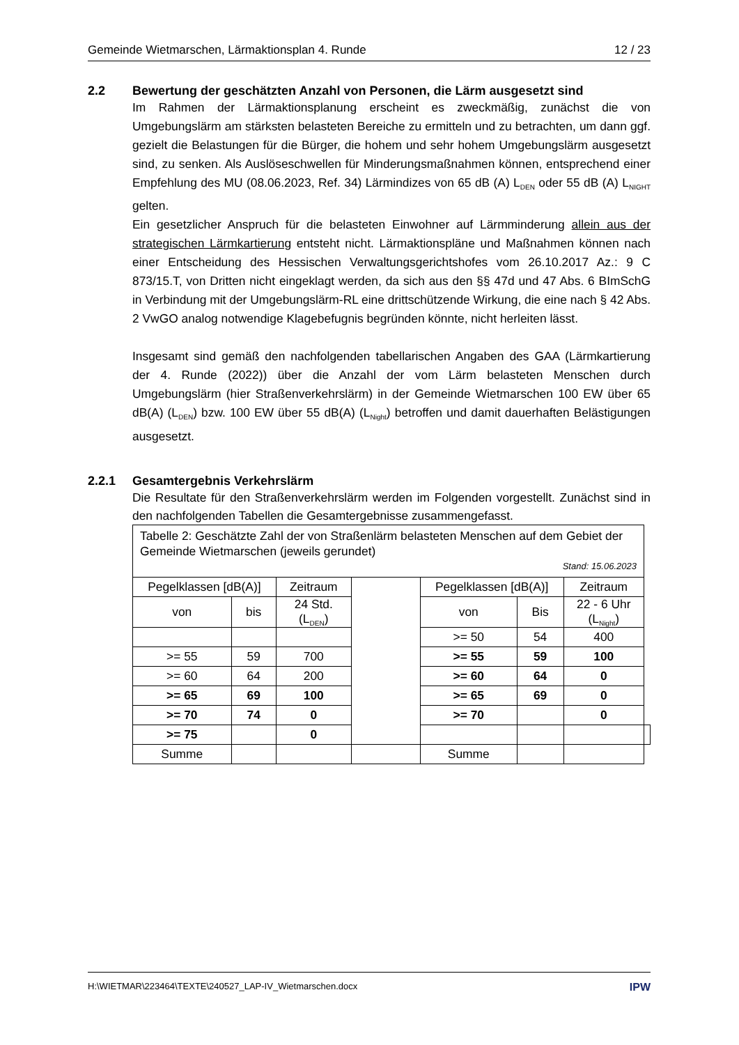Gemeinde Wietmarschen, Lärmaktionsplan 4. Runde 12 / 23
2.2 Bewertung der geschätzten Anzahl von Personen, die Lärm ausgesetzt sind
Im Rahmen der Lärmaktionsplanung erscheint es zweckmäßig, zunächst die von Umgebungslärm am stärksten belasteten Bereiche zu ermitteln und zu betrachten, um dann ggf. gezielt die Belastungen für die Bürger, die hohem und sehr hohem Umgebungslärm ausgesetzt sind, zu senken. Als Auslöseschwellen für Minderungsmaßnahmen können, entsprechend einer Empfehlung des MU (08.06.2023, Ref. 34) Lärmindizes von 65 dB (A) L<sub>DEN</sub> oder 55 dB (A) L<sub>NIGHT</sub> gelten.
Ein gesetzlicher Anspruch für die belasteten Einwohner auf Lärmminderung allein aus der strategischen Lärmkartierung entsteht nicht. Lärmaktionspläne und Maßnahmen können nach einer Entscheidung des Hessischen Verwaltungsgerichtshofes vom 26.10.2017 Az.: 9 C 873/15.T, von Dritten nicht eingeklagt werden, da sich aus den §§ 47d und 47 Abs. 6 BImSchG in Verbindung mit der Umgebungslärm-RL eine drittschützende Wirkung, die eine nach § 42 Abs. 2 VwGO analog notwendige Klagebefugnis begründen könnte, nicht herleiten lässt.
Insgesamt sind gemäß den nachfolgenden tabellarischen Angaben des GAA (Lärmkartierung der 4. Runde (2022)) über die Anzahl der vom Lärm belasteten Menschen durch Umgebungslärm (hier Straßenverkehrslärm) in der Gemeinde Wietmarschen 100 EW über 65 dB(A) (L<sub>DEN</sub>) bzw. 100 EW über 55 dB(A) (L<sub>Night</sub>) betroffen und damit dauerhaften Belästigungen ausgesetzt.
2.2.1 Gesamtergebnis Verkehrslärm
Die Resultate für den Straßenverkehrslärm werden im Folgenden vorgestellt. Zunächst sind in den nachfolgenden Tabellen die Gesamtergebnisse zusammengefasst.
| Tabelle 2: Geschätzte Zahl der von Straßenlärm belasteten Menschen auf dem Gebiet der Gemeinde Wietmarschen (jeweils gerundet) Stand: 15.06.2023 | | | | | | | |
| Pegelklassen [dB(A)] | | Zeitraum | | Pegelklassen [dB(A)] | | Zeitraum | |
| von | bis | 24 Std. (L<sub>DEN</sub>) | | von | Bis | 22 - 6 Uhr (L<sub>Night</sub>) | |
| | | | | >= 50 | 54 | 400 | |
| >= 55 | 59 | 700 | | >= 55 | 59 | 100 | |
| >= 60 | 64 | 200 | | >= 60 | 64 | 0 | |
| >= 65 | 69 | 100 | | >= 65 | 69 | 0 | |
| >= 70 | 74 | 0 | | >= 70 | | 0 | |
| >= 75 | | 0 | | | | | |
| Summe | | | | Summe | | | |
H:\WIETMAR\223464\TEXTE\240527_LAP-IV_Wietmarschen.docx IPW